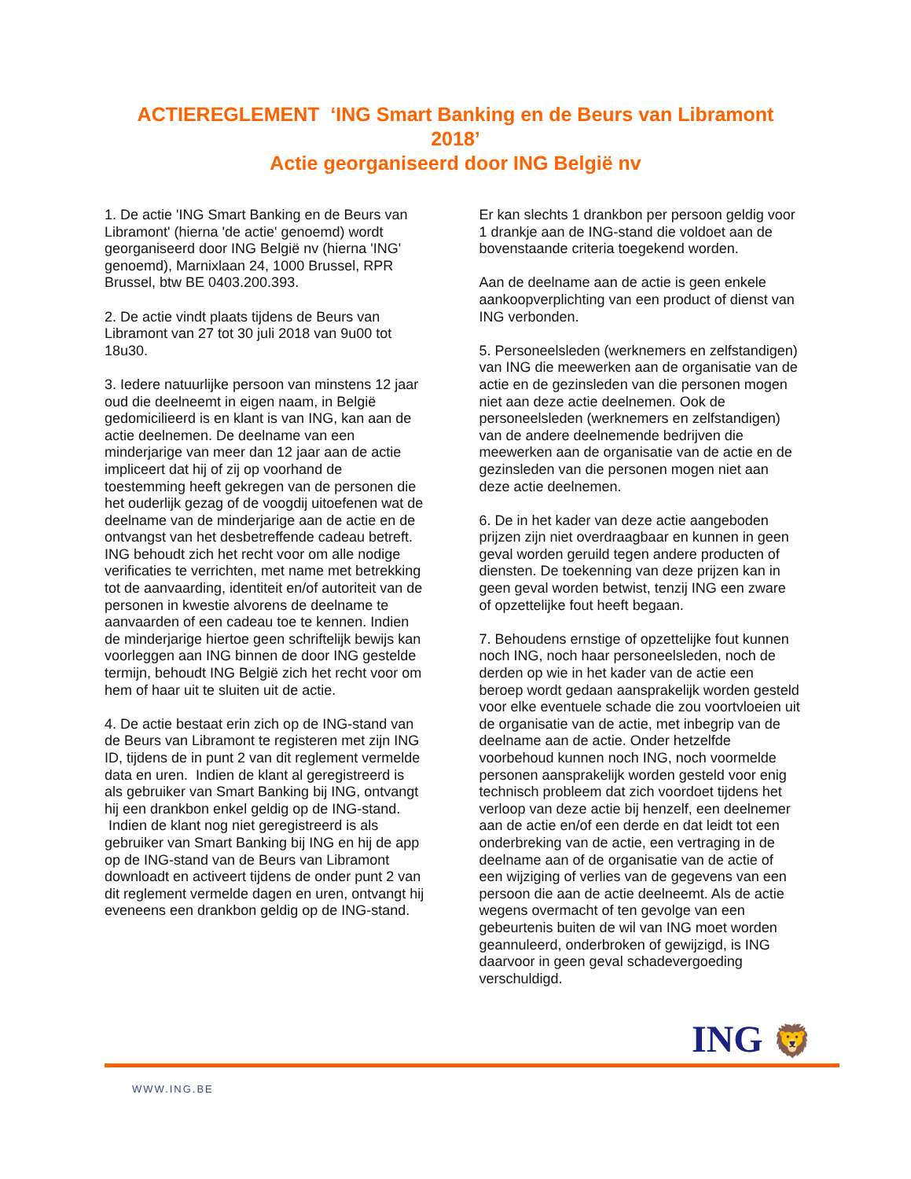ACTIEREGLEMENT ‘ING Smart Banking en de Beurs van Libramont 2018’
Actie georganiseerd door ING België nv
1. De actie 'ING Smart Banking en de Beurs van Libramont' (hierna 'de actie' genoemd) wordt georganiseerd door ING België nv (hierna 'ING' genoemd), Marnixlaan 24, 1000 Brussel, RPR Brussel, btw BE 0403.200.393.
2. De actie vindt plaats tijdens de Beurs van Libramont van 27 tot 30 juli 2018 van 9u00 tot 18u30.
3. Iedere natuurlijke persoon van minstens 12 jaar oud die deelneemt in eigen naam, in België gedomicilieerd is en klant is van ING, kan aan de actie deelnemen. De deelname van een minderjarige van meer dan 12 jaar aan de actie impliceert dat hij of zij op voorhand de toestemming heeft gekregen van de personen die het ouderlijk gezag of de voogdij uitoefenen wat de deelname van de minderjarige aan de actie en de ontvangst van het desbetreffende cadeau betreft.
ING behoudt zich het recht voor om alle nodige verificaties te verrichten, met name met betrekking tot de aanvaarding, identiteit en/of autoriteit van de personen in kwestie alvorens de deelname te aanvaarden of een cadeau toe te kennen. Indien de minderjarige hiertoe geen schriftelijk bewijs kan voorleggen aan ING binnen de door ING gestelde termijn, behoudt ING België zich het recht voor om hem of haar uit te sluiten uit de actie.
4. De actie bestaat erin zich op de ING-stand van de Beurs van Libramont te registeren met zijn ING ID, tijdens de in punt 2 van dit reglement vermelde data en uren. Indien de klant al geregistreerd is als gebruiker van Smart Banking bij ING, ontvangt hij een drankbon enkel geldig op de ING-stand. Indien de klant nog niet geregistreerd is als gebruiker van Smart Banking bij ING en hij de app op de ING-stand van de Beurs van Libramont downloadt en activeert tijdens de onder punt 2 van dit reglement vermelde dagen en uren, ontvangt hij eveneens een drankbon geldig op de ING-stand.
Er kan slechts 1 drankbon per persoon geldig voor 1 drankje aan de ING-stand die voldoet aan de bovenstaande criteria toegekend worden.
Aan de deelname aan de actie is geen enkele aankoopverplichting van een product of dienst van ING verbonden.
5. Personeelsleden (werknemers en zelfstandigen) van ING die meewerken aan de organisatie van de actie en de gezinsleden van die personen mogen niet aan deze actie deelnemen. Ook de personeelsleden (werknemers en zelfstandigen) van de andere deelnemende bedrijven die meewerken aan de organisatie van de actie en de gezinsleden van die personen mogen niet aan deze actie deelnemen.
6. De in het kader van deze actie aangeboden prijzen zijn niet overdraagbaar en kunnen in geen geval worden geruild tegen andere producten of diensten. De toekenning van deze prijzen kan in geen geval worden betwist, tenzij ING een zware of opzettelijke fout heeft begaan.
7. Behoudens ernstige of opzettelijke fout kunnen noch ING, noch haar personeelsleden, noch de derden op wie in het kader van de actie een beroep wordt gedaan aansprakelijk worden gesteld voor elke eventuele schade die zou voortvloeien uit de organisatie van de actie, met inbegrip van de deelname aan de actie. Onder hetzelfde voorbehoud kunnen noch ING, noch voormelde personen aansprakelijk worden gesteld voor enig technisch probleem dat zich voordoet tijdens het verloop van deze actie bij henzelf, een deelnemer aan de actie en/of een derde en dat leidt tot een onderbreking van de actie, een vertraging in de deelname aan of de organisatie van de actie of een wijziging of verlies van de gegevens van een persoon die aan de actie deelneemt. Als de actie wegens overmacht of ten gevolge van een gebeurtenis buiten de wil van ING moet worden geannuleerd, onderbroken of gewijzigd, is ING daarvoor in geen geval schadevergoeding verschuldigd.
ING 🦁
WWW.ING.BE